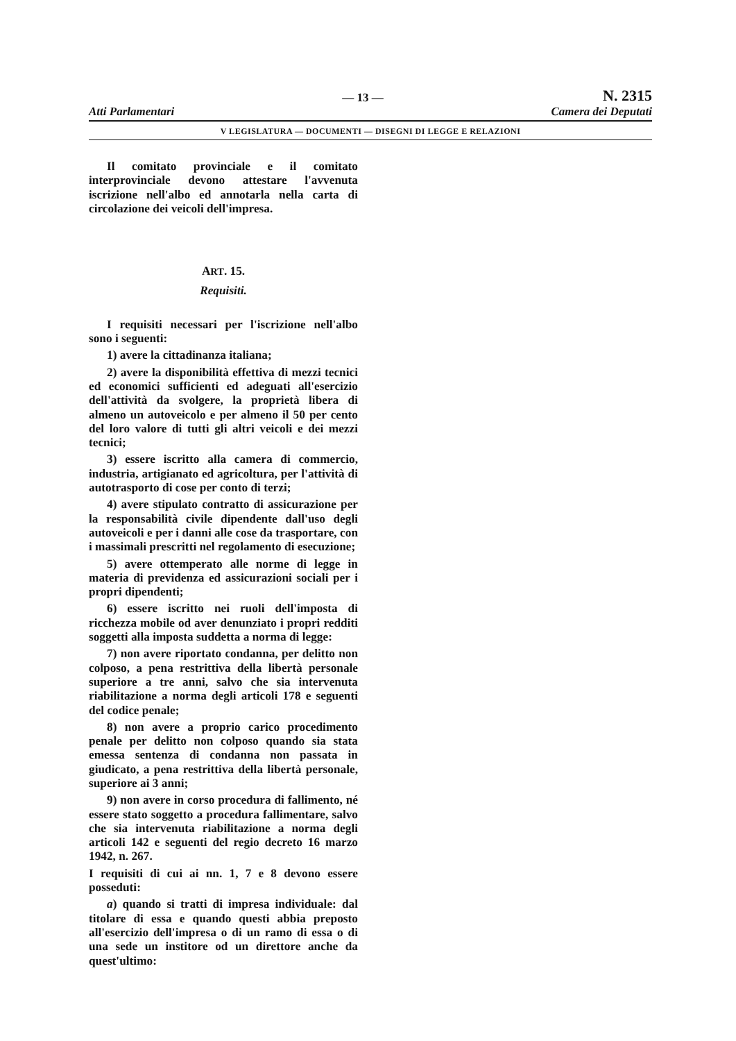Atti Parlamentari — 13 —
N. 2315
Camera dei Deputati
V LEGISLATURA — DOCUMENTI — DISEGNI DI LEGGE E RELAZIONI
Il comitato provinciale e il comitato interprovinciale devono attestare l'avvenuta iscrizione nell'albo ed annotarla nella carta di circolazione dei veicoli dell'impresa.
ART. 15.
Requisiti.
I requisiti necessari per l'iscrizione nell'albo sono i seguenti:
1) avere la cittadinanza italiana;
2) avere la disponibilità effettiva di mezzi tecnici ed economici sufficienti ed adeguati all'esercizio dell'attività da svolgere, la proprietà libera di almeno un autoveicolo e per almeno il 50 per cento del loro valore di tutti gli altri veicoli e dei mezzi tecnici;
3) essere iscritto alla camera di commercio, industria, artigianato ed agricoltura, per l'attività di autotrasporto di cose per conto di terzi;
4) avere stipulato contratto di assicurazione per la responsabilità civile dipendente dall'uso degli autoveicoli e per i danni alle cose da trasportare, con i massimali prescritti nel regolamento di esecuzione;
5) avere ottemperato alle norme di legge in materia di previdenza ed assicurazioni sociali per i propri dipendenti;
6) essere iscritto nei ruoli dell'imposta di ricchezza mobile od aver denunziato i propri redditi soggetti alla imposta suddetta a norma di legge:
7) non avere riportato condanna, per delitto non colposo, a pena restrittiva della libertà personale superiore a tre anni, salvo che sia intervenuta riabilitazione a norma degli articoli 178 e seguenti del codice penale;
8) non avere a proprio carico procedimento penale per delitto non colposo quando sia stata emessa sentenza di condanna non passata in giudicato, a pena restrittiva della libertà personale, superiore ai 3 anni;
9) non avere in corso procedura di fallimento, né essere stato soggetto a procedura fallimentare, salvo che sia intervenuta riabilitazione a norma degli articoli 142 e seguenti del regio decreto 16 marzo 1942, n. 267.
I requisiti di cui ai nn. 1, 7 e 8 devono essere posseduti:
a) quando si tratti di impresa individuale: dal titolare di essa e quando questi abbia preposto all'esercizio dell'impresa o di un ramo di essa o di una sede un institore od un direttore anche da quest'ultimo: